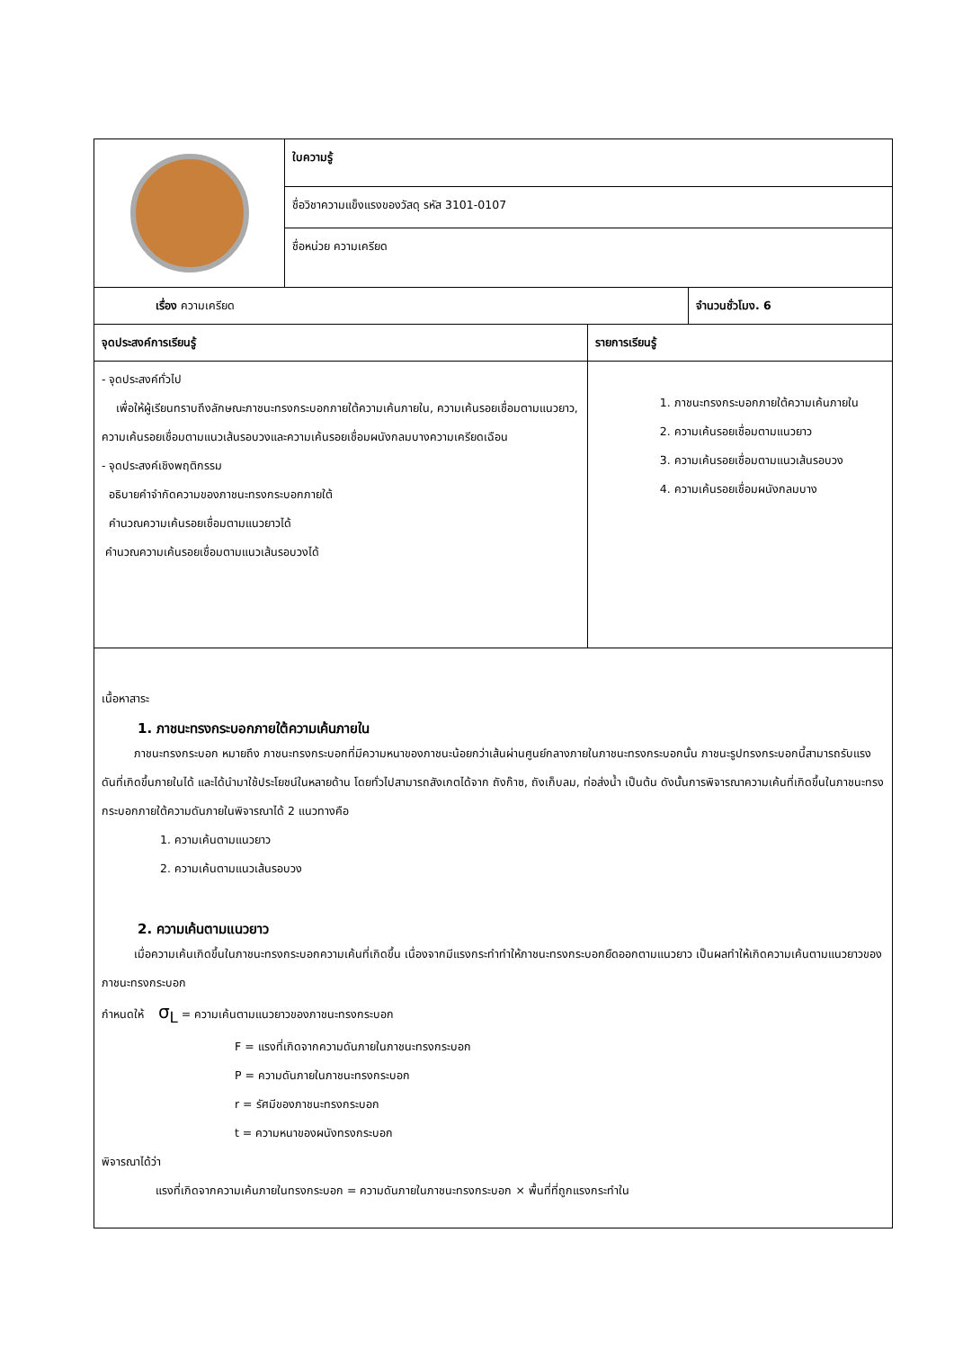| | ใบความรู้ | | |
| | ชื่อวิชาความแข็งแรงของวัสดุ รหัส 3101-0107 | | |
| | ชื่อหน่วย ความเครียด | | |
| เรื่อง ความเครียด | | | จำนวนชั่วโมง. 6 |
| จุดประสงค์การเรียนรู้ | | รายการเรียนรู้ | |
| - จุดประสงค์ทั่วไป เพื่อให้ผู้เรียนทราบถึงลักษณะภาชนะทรงกระบอกภายใต้ความเค้นภายใน, ความเค้นรอยเชื่อมตามแนวยาว, ความเค้นรอยเชื่อมตามแนวเส้นรอบวงและความเค้นรอยเชื่อมผนังกลมบางความเครียดเฉือน - จุดประสงค์เชิงพฤติกรรม อธิบายคำจำกัดความของภาชนะทรงกระบอกภายใต้ คำนวณความเค้นรอยเชื่อมตามแนวยาวได้ คำนวณความเค้นรอยเชื่อมตามแนวเส้นรอบวงได้ | | 1. ภาชนะทรงกระบอกภายใต้ความเค้นภายใน 2. ความเค้นรอยเชื่อมตามแนวยาว 3. ความเค้นรอยเชื่อมตามแนวเส้นรอบวง 4. ความเค้นรอยเชื่อมผนังกลมบาง | |
| เนื้อหาสาระ 1. ภาชนะทรงกระบอกภายใต้ความเค้นภายใน ภาชนะทรงกระบอก หมายถึง ภาชนะทรงกระบอกที่มีความหนาของภาชนะน้อยกว่าเส้นผ่านศูนย์กลางภายในภาชนะทรงกระบอกนั้น ภาชนะรูปทรงกระบอกนี้สามารถรับแรงดันที่เกิดขึ้นภายในได้ และได้นำมาใช้ประโยชน์ในหลายด้าน โดยทั่วไปสามารถสังเกตได้จาก ถังก๊าซ, ถังเก็บลม, ท่อส่งน้ำ เป็นต้น ดังนั้นการพิจารณาความเค้นที่เกิดขึ้นในภาชนะทรงกระบอกภายใต้ความดันภายในพิจารณาได้ 2 แนวทางคือ 1. ความเค้นตามแนวยาว 2. ความเค้นตามแนวเส้นรอบวง 2. ความเค้นตามแนวยาว เมื่อความเค้นเกิดขึ้นในภาชนะทรงกระบอกความเค้นที่เกิดขึ้น เนื่องจากมีแรงกระทำทำให้ภาชนะทรงกระบอกยืดออกตามแนวยาว เป็นผลทำให้เกิดความเค้นตามแนวยาวของภาชนะทรงกระบอก กำหนดให้ σ<sub>L</sub> = ความเค้นตามแนวยาวของภาชนะทรงกระบอก F = แรงที่เกิดจากความดันภายในภาชนะทรงกระบอก P = ความดันภายในภาชนะทรงกระบอก r = รัศมีของภาชนะทรงกระบอก t = ความหนาของผนังทรงกระบอก พิจารณาได้ว่า แรงที่เกิดจากความเค้นภายในทรงกระบอก = ความดันภายในภาชนะทรงกระบอก × พื้นที่ที่ถูกแรงกระทำใน | | | |